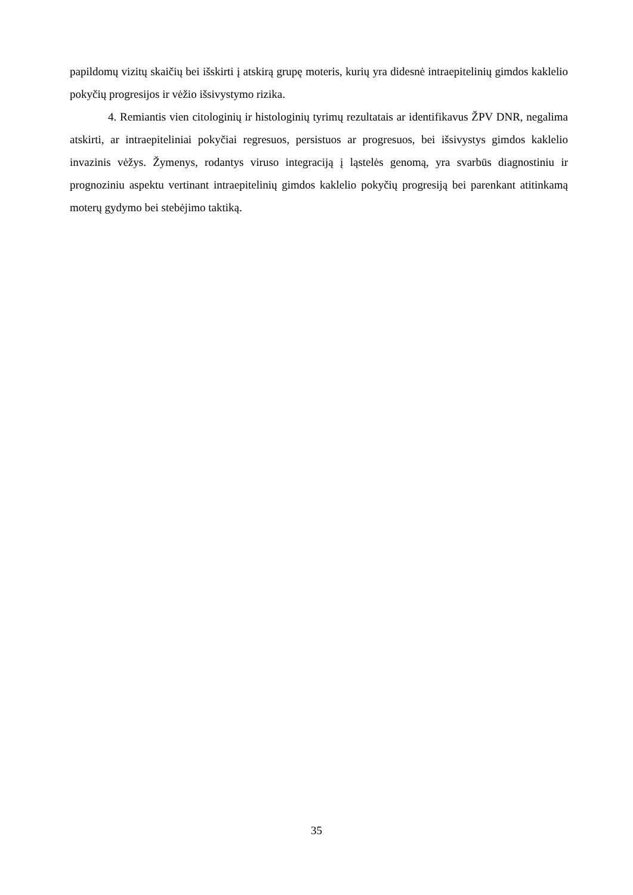papildomų vizitų skaičių bei išskirti į atskirą grupę moteris, kurių yra didesnė intraepitelinių gimdos kaklelio pokyčių progresijos ir vėžio išsivystymo rizika.
4. Remiantis vien citologinių ir histologinių tyrimų rezultatais ar identifikavus ŽPV DNR, negalima atskirti, ar intraepiteliniai pokyčiai regresuos, persistuos ar progresuos, bei išsivystys gimdos kaklelio invazinis vėžys. Žymenys, rodantys viruso integraciją į ląstelės genomą, yra svarbūs diagnostiniu ir prognoziniu aspektu vertinant intraepitelinių gimdos kaklelio pokyčių progresiją bei parenkant atitinkamą moterų gydymo bei stebėjimo taktiką.
35